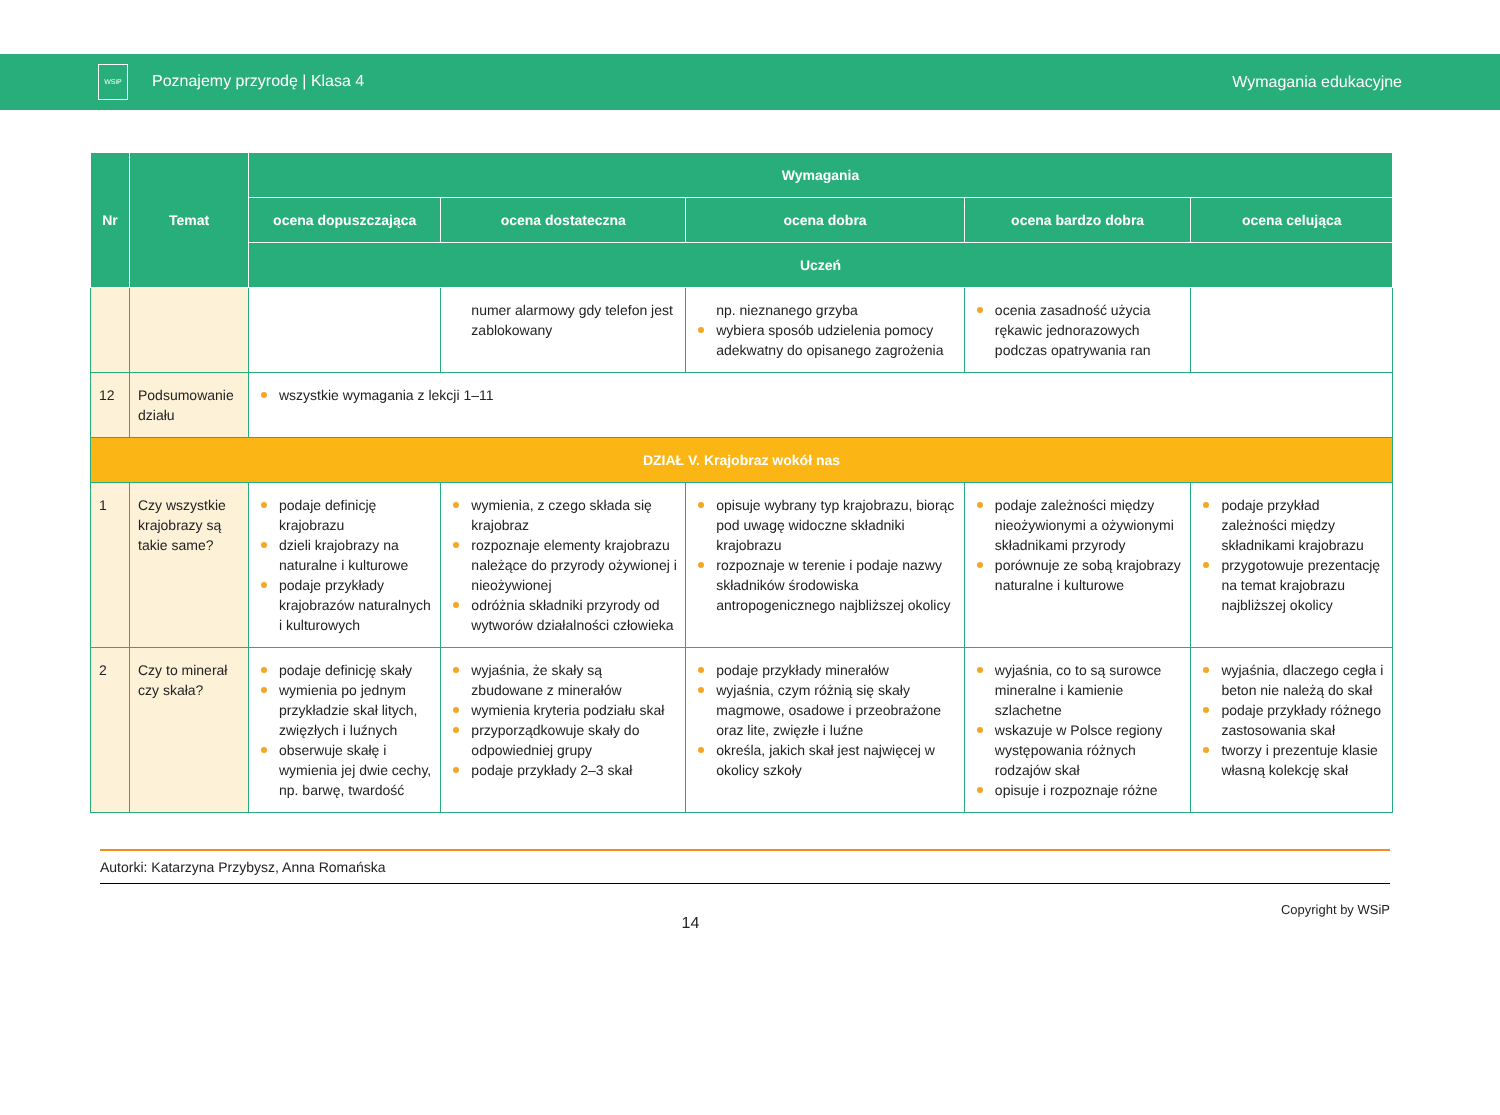WSiP Poznajemy przyrodę | Klasa 4
Wymagania edukacyjne
| Nr | Temat | Wymagania | | | | |
| --- | --- | --- | --- | --- | --- | --- |
| | | ocena dopuszczająca | ocena dostateczna | ocena dobra | ocena bardzo dobra | ocena celująca |
| | | Uczeń | | | | |
| | | | numer alarmowy gdy telefon jest zablokowany | np. nieznanego grzyba wybiera sposób udzielenia pomocy adekwatny do opisanego zagrożenia | ocenia zasadność użycia rękawic jednorazowych podczas opatrywania ran | |
| 12 | Podsumowanie działu | wszystkie wymagania z lekcji 1–11 | | | | |
| DZIAŁ V. Krajobraz wokół nas | | | | | | |
| 1 | Czy wszystkie krajobrazy są takie same? | podaje definicję krajobrazu dzieli krajobrazy na naturalne i kulturowe podaje przykłady krajobrazów naturalnych i kulturowych | wymienia, z czego składa się krajobraz rozpoznaje elementy krajobrazu należące do przyrody ożywionej i nieożywionej odróżnia składniki przyrody od wytworów działalności człowieka | opisuje wybrany typ krajobrazu, biorąc pod uwagę widoczne składniki krajobrazu rozpoznaje w terenie i podaje nazwy składników środowiska antropogenicznego najbliższej okolicy | podaje zależności między nieożywionymi a ożywionymi składnikami przyrody porównuje ze sobą krajobrazy naturalne i kulturowe | podaje przykład zależności między składnikami krajobrazu przygotowuje prezentację na temat krajobrazu najbliższej okolicy |
| 2 | Czy to minerał czy skała? | podaje definicję skały wymienia po jednym przykładzie skał litych, zwięzłych i luźnych obserwuje skałę i wymienia jej dwie cechy, np. barwę, twardość | wyjaśnia, że skały są zbudowane z minerałów wymienia kryteria podziału skał przyporządkowuje skały do odpowiedniej grupy podaje przykłady 2–3 skał | podaje przykłady minerałów wyjaśnia, czym różnią się skały magmowe, osadowe i przeobrażone oraz lite, zwięzłe i luźne określa, jakich skał jest najwięcej w okolicy szkoły | wyjaśnia, co to są surowce mineralne i kamienie szlachetne wskazuje w Polsce regiony występowania różnych rodzajów skał opisuje i rozpoznaje różne | wyjaśnia, dlaczego cegła i beton nie należą do skał podaje przykłady różnego zastosowania skał tworzy i prezentuje klasie własną kolekcję skał |
Autorki: Katarzyna Przybysz, Anna Romańska
14 Copyright by WSiP